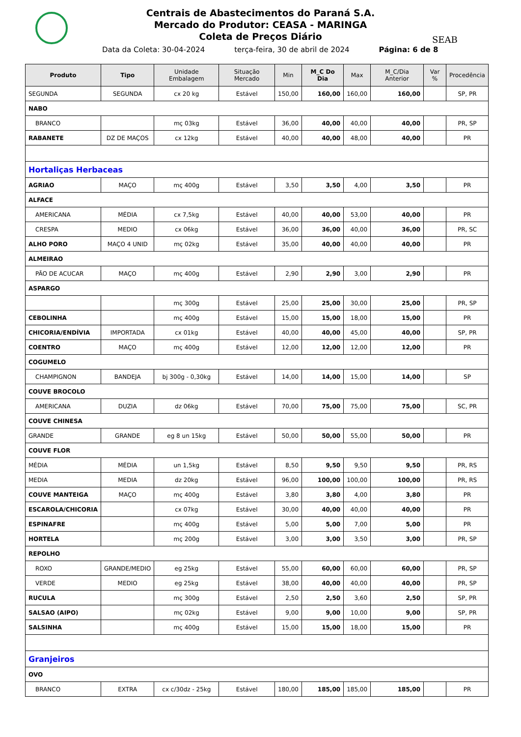Centrais de Abastecimentos do Paraná S.A.
Mercado do Produtor: CEASA - MARINGA
Coleta de Preços Diário
SEAB
Data da Coleta: 30-04-2024 terça-feira, 30 de abril de 2024 Página: 6 de 8
| Produto | Tipo | Unidade Embalagem | Situação Mercado | Min | M_C Do Dia | Max | M_C/Dia Anterior | Var % | Procedência |
| --- | --- | --- | --- | --- | --- | --- | --- | --- | --- |
| SEGUNDA | SEGUNDA | cx 20 kg | Estável | 150,00 | 160,00 | 160,00 | 160,00 | | SP, PR |
| NABO | | | | | | | | | |
| BRANCO | | mç 03kg | Estável | 36,00 | 40,00 | 40,00 | 40,00 | | PR, SP |
| RABANETE | DZ DE MAÇOS | cx 12kg | Estável | 40,00 | 40,00 | 48,00 | 40,00 | | PR |
| Hortaliças Herbaceas | | | | | | | | | |
| AGRIAO | MAÇO | mç 400g | Estável | 3,50 | 3,50 | 4,00 | 3,50 | | PR |
| ALFACE | | | | | | | | | |
| AMERICANA | MÉDIA | cx 7,5kg | Estável | 40,00 | 40,00 | 53,00 | 40,00 | | PR |
| CRESPA | MEDIO | cx 06kg | Estável | 36,00 | 36,00 | 40,00 | 36,00 | | PR, SC |
| ALHO PORO | MAÇO 4 UNID | mç 02kg | Estável | 35,00 | 40,00 | 40,00 | 40,00 | | PR |
| ALMEIRAO | | | | | | | | | |
| PÃO DE ACUCAR | MAÇO | mç 400g | Estável | 2,90 | 2,90 | 3,00 | 2,90 | | PR |
| ASPARGO | | | | | | | | | |
| | | mç 300g | Estável | 25,00 | 25,00 | 30,00 | 25,00 | | PR, SP |
| CEBOLINHA | | mç 400g | Estável | 15,00 | 15,00 | 18,00 | 15,00 | | PR |
| CHICORIA/ENDÍVIA | IMPORTADA | cx 01kg | Estável | 40,00 | 40,00 | 45,00 | 40,00 | | SP, PR |
| COENTRO | MAÇO | mç 400g | Estável | 12,00 | 12,00 | 12,00 | 12,00 | | PR |
| COGUMELO | | | | | | | | | |
| CHAMPIGNON | BANDEJA | bj 300g - 0,30kg | Estável | 14,00 | 14,00 | 15,00 | 14,00 | | SP |
| COUVE BROCOLO | | | | | | | | | |
| AMERICANA | DUZIA | dz 06kg | Estável | 70,00 | 75,00 | 75,00 | 75,00 | | SC, PR |
| COUVE CHINESA | | | | | | | | | |
| GRANDE | GRANDE | eg 8 un 15kg | Estável | 50,00 | 50,00 | 55,00 | 50,00 | | PR |
| COUVE FLOR | | | | | | | | | |
| MÉDIA | MÉDIA | un 1,5kg | Estável | 8,50 | 9,50 | 9,50 | 9,50 | | PR, RS |
| MEDIA | MEDIA | dz 20kg | Estável | 96,00 | 100,00 | 100,00 | 100,00 | | PR, RS |
| COUVE MANTEIGA | MAÇO | mç 400g | Estável | 3,80 | 3,80 | 4,00 | 3,80 | | PR |
| ESCAROLA/CHICORIA | | cx 07kg | Estável | 30,00 | 40,00 | 40,00 | 40,00 | | PR |
| ESPINAFRE | | mç 400g | Estável | 5,00 | 5,00 | 7,00 | 5,00 | | PR |
| HORTELA | | mç 200g | Estável | 3,00 | 3,00 | 3,50 | 3,00 | | PR, SP |
| REPOLHO | | | | | | | | | |
| ROXO | GRANDE/MEDIO | eg 25kg | Estável | 55,00 | 60,00 | 60,00 | 60,00 | | PR, SP |
| VERDE | MEDIO | eg 25kg | Estável | 38,00 | 40,00 | 40,00 | 40,00 | | PR, SP |
| RUCULA | | mç 300g | Estável | 2,50 | 2,50 | 3,60 | 2,50 | | SP, PR |
| SALSAO (AIPO) | | mç 02kg | Estável | 9,00 | 9,00 | 10,00 | 9,00 | | SP, PR |
| SALSINHA | | mç 400g | Estável | 15,00 | 15,00 | 18,00 | 15,00 | | PR |
| Granjeiros | | | | | | | | | |
| OVO | | | | | | | | | |
| BRANCO | EXTRA | cx c/30dz - 25kg | Estável | 180,00 | 185,00 | 185,00 | 185,00 | | PR |